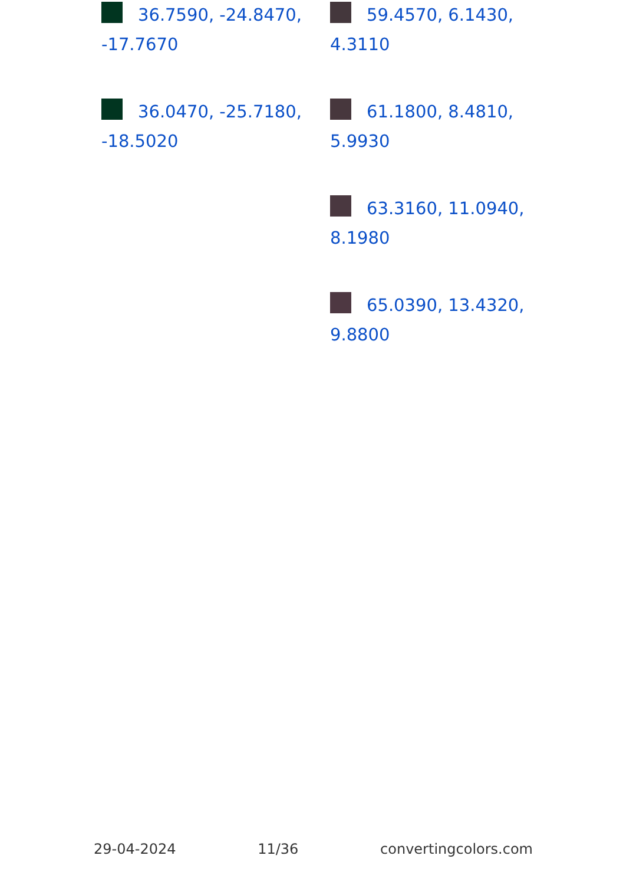36.7590, -24.8470, -17.7670
36.0470, -25.7180, -18.5020
59.4570, 6.1430, 4.3110
61.1800, 8.4810, 5.9930
63.3160, 11.0940, 8.1980
65.0390, 13.4320, 9.8800
29-04-2024 11/36 convertingcolors.com